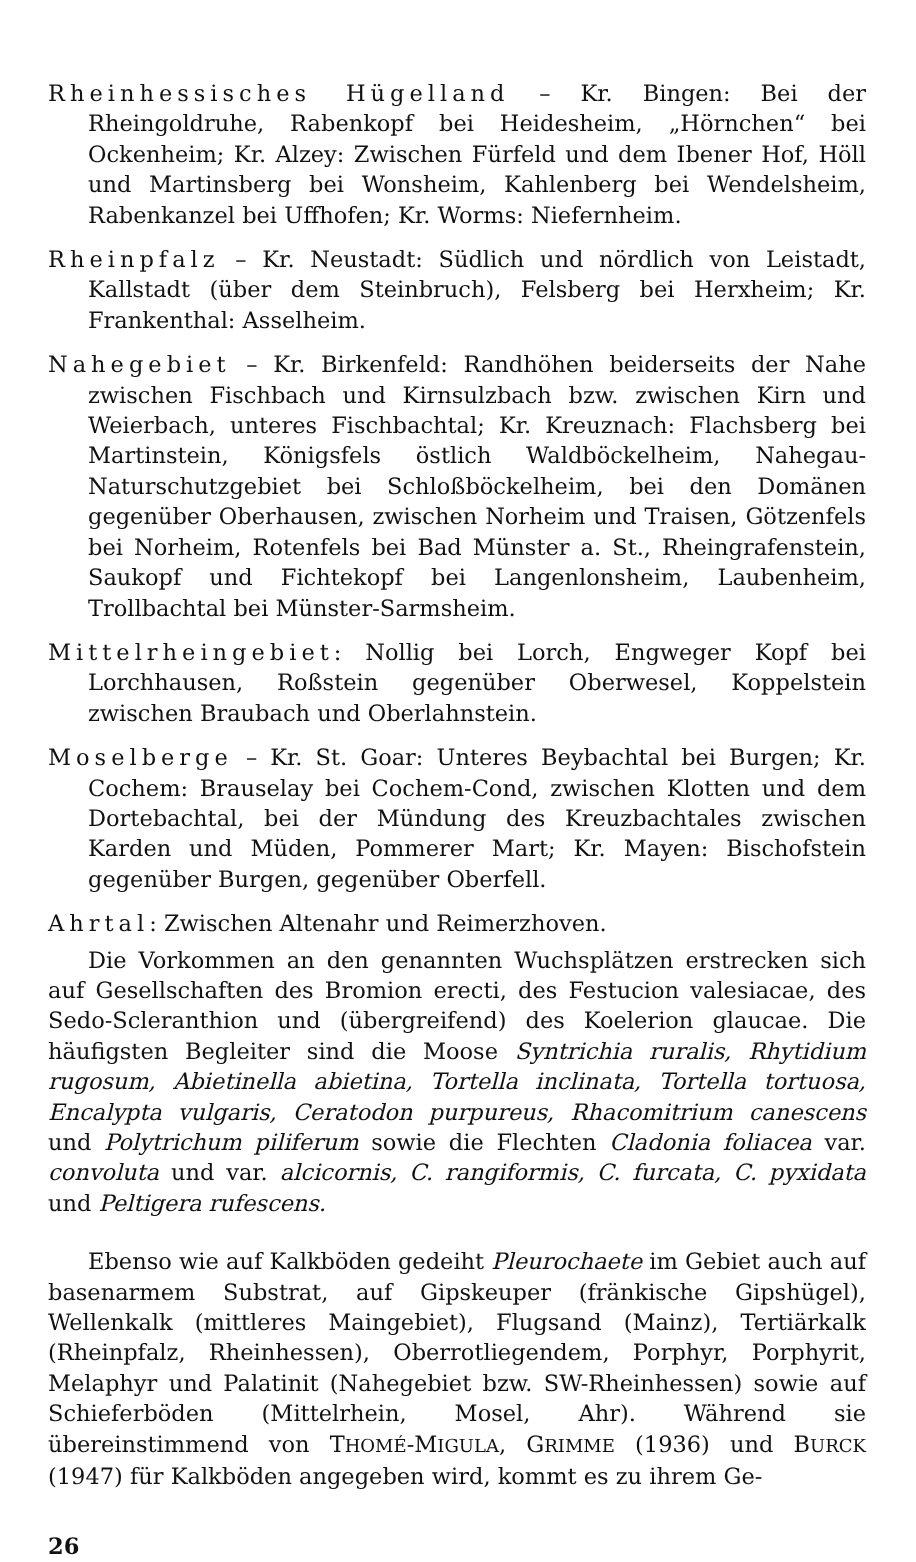Rheinhessisches Hügelland – Kr. Bingen: Bei der Rheingoldruhe, Rabenkopf bei Heidesheim, „Hörnchen“ bei Ockenheim; Kr. Alzey: Zwischen Fürfeld und dem Ibener Hof, Höll und Martinsberg bei Wonsheim, Kahlenberg bei Wendelsheim, Rabenkanzel bei Uffhofen; Kr. Worms: Niefernheim.
Rheinpfalz – Kr. Neustadt: Südlich und nördlich von Leistadt, Kallstadt (über dem Steinbruch), Felsberg bei Herxheim; Kr. Frankenthal: Asselheim.
Nahegebiet – Kr. Birkenfeld: Randhöhen beiderseits der Nahe zwischen Fischbach und Kirnsulzbach bzw. zwischen Kirn und Weierbach, unteres Fischbachtal; Kr. Kreuznach: Flachsberg bei Martinstein, Königsfels östlich Waldböckelheim, Nahegau-Naturschutzgebiet bei Schloßböckelheim, bei den Domänen gegenüber Oberhausen, zwischen Norheim und Traisen, Götzenfels bei Norheim, Rotenfels bei Bad Münster a. St., Rheingrafenstein, Saukopf und Fichtekopf bei Langenlonsheim, Laubenheim, Trollbachtal bei Münster-Sarmsheim.
Mittelrheingebiet: Nollig bei Lorch, Engweger Kopf bei Lorchhausen, Roßstein gegenüber Oberwesel, Koppelstein zwischen Braubach und Oberlahnstein.
Moselberge – Kr. St. Goar: Unteres Beybachtal bei Burgen; Kr. Cochem: Brauselay bei Cochem-Cond, zwischen Klotten und dem Dortebachtal, bei der Mündung des Kreuzbachtales zwischen Karden und Müden, Pommerer Mart; Kr. Mayen: Bischofstein gegenüber Burgen, gegenüber Oberfell.
Ahrtal: Zwischen Altenahr und Reimerzhoven.
Die Vorkommen an den genannten Wuchsplätzen erstrecken sich auf Gesellschaften des Bromion erecti, des Festucion valesiacae, des Sedo-Scleranthion und (übergreifend) des Koelerion glaucae. Die häufigsten Begleiter sind die Moose Syntrichia ruralis, Rhytidium rugosum, Abietinella abietina, Tortella inclinata, Tortella tortuosa, Encalypta vulgaris, Ceratodon purpureus, Rhacomitrium canescens und Polytrichum piliferum sowie die Flechten Cladonia foliacea var. convoluta und var. alcicornis, C. rangiformis, C. furcata, C. pyxidata und Peltigera rufescens.
Ebenso wie auf Kalkböden gedeiht Pleurochaete im Gebiet auch auf basenarmem Substrat, auf Gipskeuper (fränkische Gipshügel), Wellenkalk (mittleres Maingebiet), Flugsand (Mainz), Tertiärkalk (Rheinpfalz, Rheinhessen), Oberrotliegendem, Porphyr, Porphyrit, Melaphyr und Palatinit (Nahegebiet bzw. SW-Rheinhessen) sowie auf Schieferböden (Mittelrhein, Mosel, Ahr). Während sie übereinstimmend von THOMÉ-MIGULA, GRIMME (1936) und BURCK (1947) für Kalkböden angegeben wird, kommt es zu ihrem Ge-
26